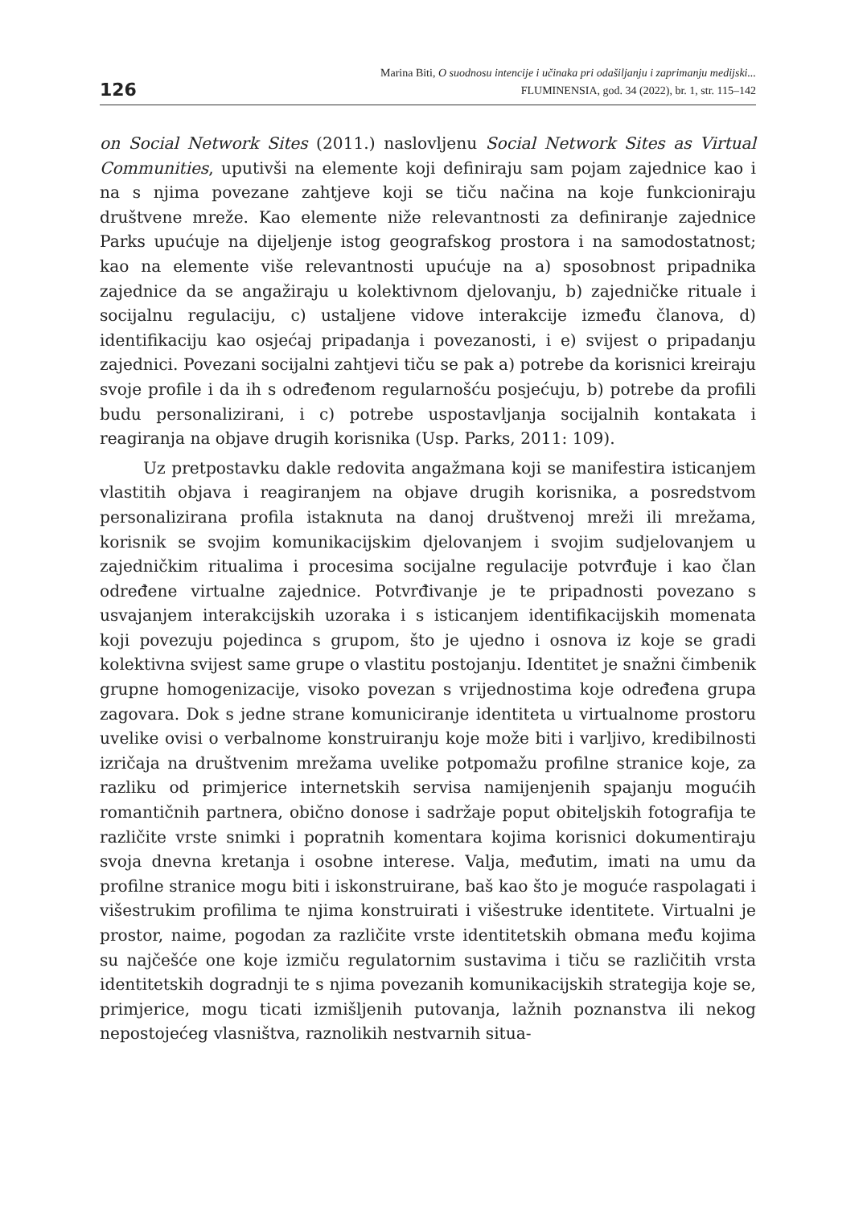126
Marina Biti, O suodnosu intencije i učinaka pri odašiljanju i zaprimanju medijski...
FLUMINENSIA, god. 34 (2022), br. 1, str. 115–142
on Social Network Sites (2011.) naslovljenu Social Network Sites as Virtual Communities, uputivši na elemente koji definiraju sam pojam zajednice kao i na s njima povezane zahtjeve koji se tiču načina na koje funkcioniraju društvene mreže. Kao elemente niže relevantnosti za definiranje zajednice Parks upućuje na dijeljenje istog geografskog prostora i na samodostatnost; kao na elemente više relevantnosti upućuje na a) sposobnost pripadnika zajednice da se angažiraju u kolektivnom djelovanju, b) zajedničke rituale i socijalnu regulaciju, c) ustaljene vidove interakcije između članova, d) identifikaciju kao osjećaj pripadanja i povezanosti, i e) svijest o pripadanju zajednici. Povezani socijalni zahtjevi tiču se pak a) potrebe da korisnici kreiraju svoje profile i da ih s određenom regularnošću posjećuju, b) potrebe da profili budu personalizirani, i c) potrebe uspostavljanja socijalnih kontakata i reagiranja na objave drugih korisnika (Usp. Parks, 2011: 109).
Uz pretpostavku dakle redovita angažmana koji se manifestira isticanjem vlastitih objava i reagiranjem na objave drugih korisnika, a posredstvom personalizirana profila istaknuta na danoj društvenoj mreži ili mrežama, korisnik se svojim komunikacijskim djelovanjem i svojim sudjelovanjem u zajedničkim ritualima i procesima socijalne regulacije potvrđuje i kao član određene virtualne zajednice. Potvrđivanje je te pripadnosti povezano s usvajanjem interakcijskih uzoraka i s isticanjem identifikacijskih momenata koji povezuju pojedinca s grupom, što je ujedno i osnova iz koje se gradi kolektivna svijest same grupe o vlastitu postojanju. Identitet je snažni čimbenik grupne homogenizacije, visoko povezan s vrijednostima koje određena grupa zagovara. Dok s jedne strane komuniciranje identiteta u virtualnome prostoru uvelike ovisi o verbalnome konstruiranju koje može biti i varljivo, kredibilnosti izričaja na društvenim mrežama uvelike potpomažu profilne stranice koje, za razliku od primjerice internetskih servisa namijenjenih spajanju mogućih romantičnih partnera, obično donose i sadržaje poput obiteljskih fotografija te različite vrste snimki i popratnih komentara kojima korisnici dokumentiraju svoja dnevna kretanja i osobne interese. Valja, međutim, imati na umu da profilne stranice mogu biti i iskonstruirane, baš kao što je moguće raspolagati i višestrukim profilima te njima konstruirati i višestruke identitete. Virtualni je prostor, naime, pogodan za različite vrste identitetskih obmana među kojima su najčešće one koje izmiču regulatornim sustavima i tiču se različitih vrsta identitetskih dogradnji te s njima povezanih komunikacijskih strategija koje se, primjerice, mogu ticati izmišljenih putovanja, lažnih poznanstva ili nekog nepostojećeg vlasništva, raznolikih nestvarnih situa-